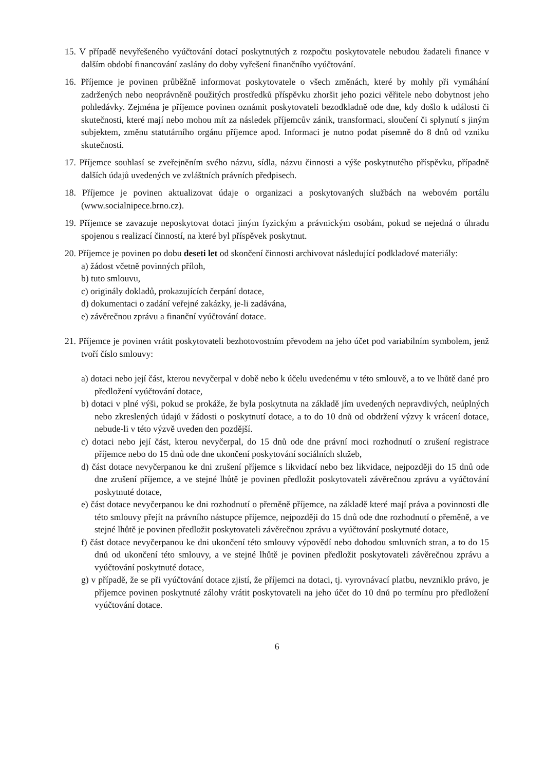15. V případě nevyřešeného vyúčtování dotací poskytnutých z rozpočtu poskytovatele nebudou žadateli finance v dalším období financování zaslány do doby vyřešení finančního vyúčtování.
16. Příjemce je povinen průběžně informovat poskytovatele o všech změnách, které by mohly při vymáhání zadržených nebo neoprávněně použitých prostředků příspěvku zhoršit jeho pozici věřitele nebo dobytnost jeho pohledávky. Zejména je příjemce povinen oznámit poskytovateli bezodkladně ode dne, kdy došlo k události či skutečnosti, které mají nebo mohou mít za následek příjemcův zánik, transformaci, sloučení či splynutí s jiným subjektem, změnu statutárního orgánu příjemce apod. Informaci je nutno podat písemně do 8 dnů od vzniku skutečnosti.
17. Příjemce souhlasí se zveřejněním svého názvu, sídla, názvu činnosti a výše poskytnutého příspěvku, případně dalších údajů uvedených ve zvláštních právních předpisech.
18. Příjemce je povinen aktualizovat údaje o organizaci a poskytovaných službách na webovém portálu (www.socialnipece.brno.cz).
19. Příjemce se zavazuje neposkytovat dotaci jiným fyzickým a právnickým osobám, pokud se nejedná o úhradu spojenou s realizací činností, na které byl příspěvek poskytnut.
20. Příjemce je povinen po dobu deseti let od skončení činnosti archivovat následující podkladové materiály:
a) žádost včetně povinných příloh,
b) tuto smlouvu,
c) originály dokladů, prokazujících čerpání dotace,
d) dokumentaci o zadání veřejné zakázky, je-li zadávána,
e) závěrečnou zprávu a finanční vyúčtování dotace.
21. Příjemce je povinen vrátit poskytovateli bezhotovostním převodem na jeho účet pod variabilním symbolem, jenž tvoří číslo smlouvy:
a) dotaci nebo její část, kterou nevyčerpal v době nebo k účelu uvedenému v této smlouvě, a to ve lhůtě dané pro předložení vyúčtování dotace,
b) dotaci v plné výši, pokud se prokáže, že byla poskytnuta na základě jím uvedených nepravdivých, neúplných nebo zkreslených údajů v žádosti o poskytnutí dotace, a to do 10 dnů od obdržení výzvy k vrácení dotace, nebude-li v této výzvě uveden den pozdější.
c) dotaci nebo její část, kterou nevyčerpal, do 15 dnů ode dne právní moci rozhodnutí o zrušení registrace příjemce nebo do 15 dnů ode dne ukončení poskytování sociálních služeb,
d) část dotace nevyčerpanou ke dni zrušení příjemce s likvidací nebo bez likvidace, nejpozději do 15 dnů ode dne zrušení příjemce, a ve stejné lhůtě je povinen předložit poskytovateli závěrečnou zprávu a vyúčtování poskytnuté dotace,
e) část dotace nevyčerpanou ke dni rozhodnutí o přeměně příjemce, na základě které mají práva a povinnosti dle této smlouvy přejít na právního nástupce příjemce, nejpozději do 15 dnů ode dne rozhodnutí o přeměně, a ve stejné lhůtě je povinen předložit poskytovateli závěrečnou zprávu a vyúčtování poskytnuté dotace,
f) část dotace nevyčerpanou ke dni ukončení této smlouvy výpovědí nebo dohodou smluvních stran, a to do 15 dnů od ukončení této smlouvy, a ve stejné lhůtě je povinen předložit poskytovateli závěrečnou zprávu a vyúčtování poskytnuté dotace,
g) v případě, že se při vyúčtování dotace zjistí, že příjemci na dotaci, tj. vyrovnávací platbu, nevzniklo právo, je příjemce povinen poskytnuté zálohy vrátit poskytovateli na jeho účet do 10 dnů po termínu pro předložení vyúčtování dotace.
6